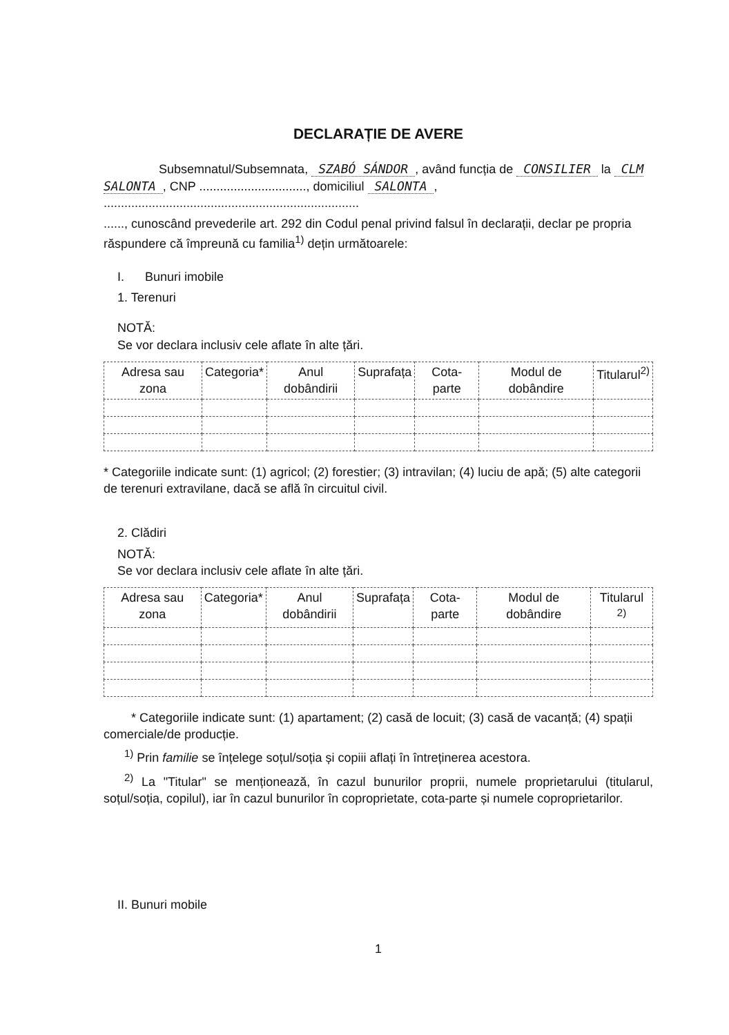DECLARAȚIE DE AVERE
Subsemnatul/Subsemnata, SZABÓ SÁNDOR, având funcția de CONSILIER la CLM SALONTA, CNP ..............................., domiciliul SALONTA, ..........................................................................
......, cunoscând prevederile art. 292 din Codul penal privind falsul în declarații, declar pe propria răspundere că împreună cu familia<sup>1)</sup> dețin următoarele:
I. Bunuri imobile
1. Terenuri
NOTĂ:
Se vor declara inclusiv cele aflate în alte țări.
| Adresa sau zona | Categoria* | Anul dobândirii | Suprafața | Cota-parte | Modul de dobândire | Titularul<sup>2)</sup> |
| --- | --- | --- | --- | --- | --- | --- |
* Categoriile indicate sunt: (1) agricol; (2) forestier; (3) intravilan; (4) luciu de apă; (5) alte categorii de terenuri extravilane, dacă se află în circuitul civil.
2. Clădiri
NOTĂ:
Se vor declara inclusiv cele aflate în alte țări.
| Adresa sau zona | Categoria* | Anul dobândirii | Suprafața | Cota-parte | Modul de dobândire | Titularul <sup>2)</sup> |
| --- | --- | --- | --- | --- | --- | --- |
* Categoriile indicate sunt: (1) apartament; (2) casă de locuit; (3) casă de vacanță; (4) spații comerciale/de producție.
<sup>1)</sup> Prin familie se înțelege soțul/soția și copiii aflați în întreținerea acestora.
<sup>2)</sup> La "Titular" se menționează, în cazul bunurilor proprii, numele proprietarului (titularul, soțul/soția, copilul), iar în cazul bunurilor în coproprietate, cota-parte și numele coproprietarilor.
II. Bunuri mobile
1